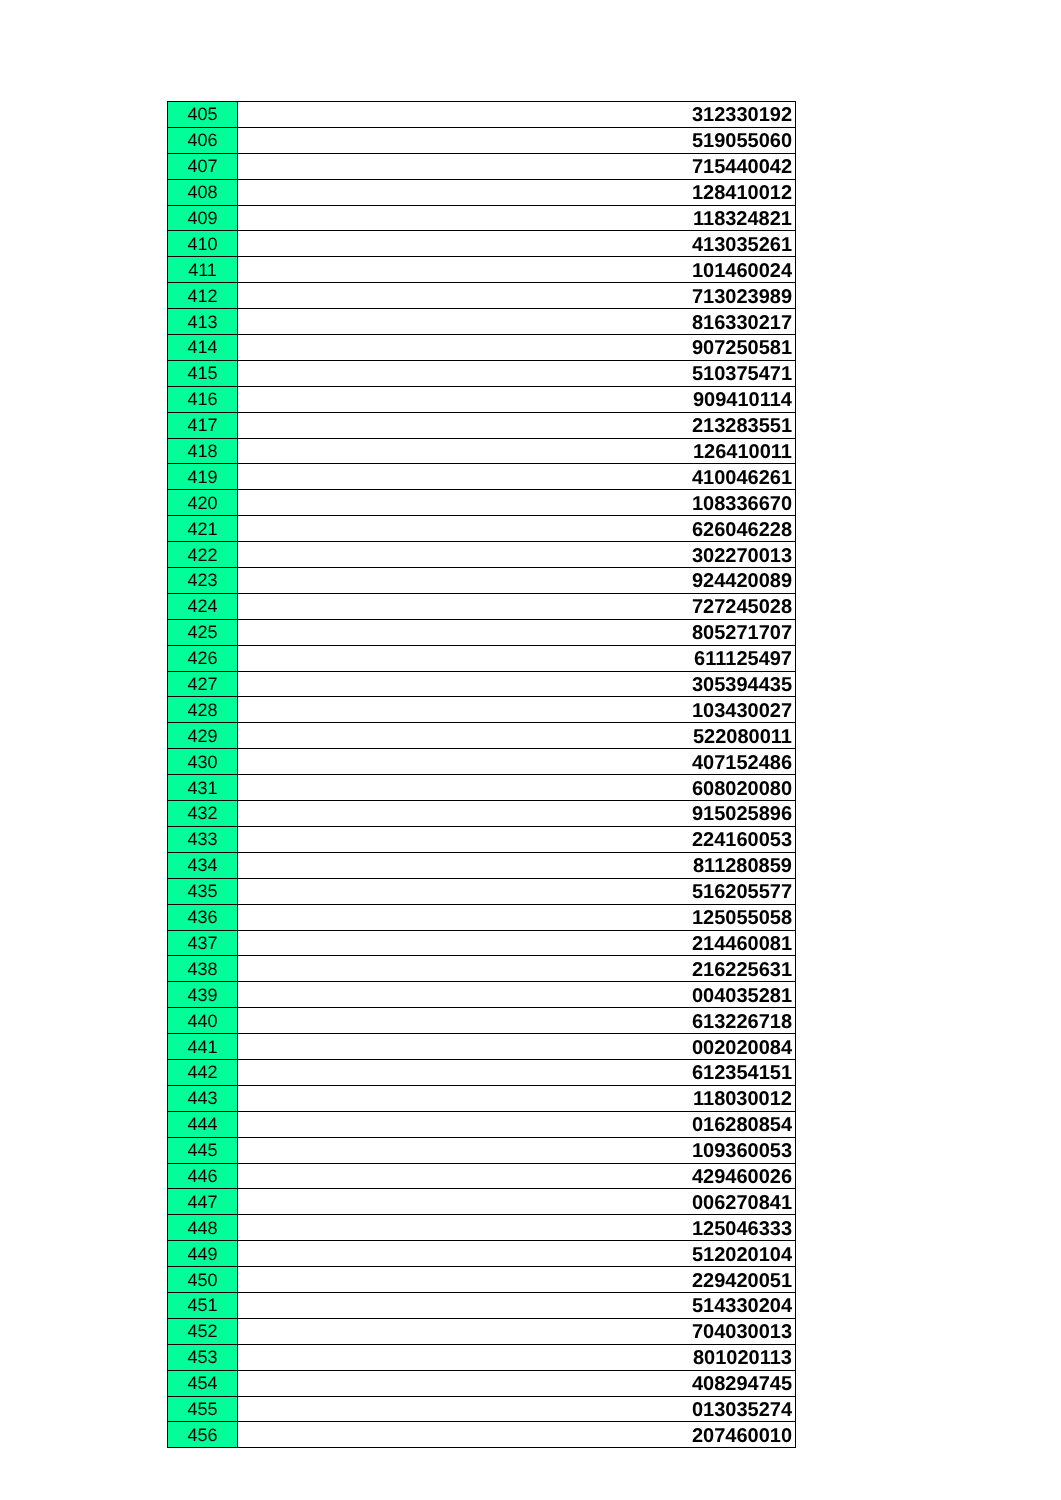| 405 | 312330192 |
| 406 | 519055060 |
| 407 | 715440042 |
| 408 | 128410012 |
| 409 | 118324821 |
| 410 | 413035261 |
| 411 | 101460024 |
| 412 | 713023989 |
| 413 | 816330217 |
| 414 | 907250581 |
| 415 | 510375471 |
| 416 | 909410114 |
| 417 | 213283551 |
| 418 | 126410011 |
| 419 | 410046261 |
| 420 | 108336670 |
| 421 | 626046228 |
| 422 | 302270013 |
| 423 | 924420089 |
| 424 | 727245028 |
| 425 | 805271707 |
| 426 | 611125497 |
| 427 | 305394435 |
| 428 | 103430027 |
| 429 | 522080011 |
| 430 | 407152486 |
| 431 | 608020080 |
| 432 | 915025896 |
| 433 | 224160053 |
| 434 | 811280859 |
| 435 | 516205577 |
| 436 | 125055058 |
| 437 | 214460081 |
| 438 | 216225631 |
| 439 | 004035281 |
| 440 | 613226718 |
| 441 | 002020084 |
| 442 | 612354151 |
| 443 | 118030012 |
| 444 | 016280854 |
| 445 | 109360053 |
| 446 | 429460026 |
| 447 | 006270841 |
| 448 | 125046333 |
| 449 | 512020104 |
| 450 | 229420051 |
| 451 | 514330204 |
| 452 | 704030013 |
| 453 | 801020113 |
| 454 | 408294745 |
| 455 | 013035274 |
| 456 | 207460010 |